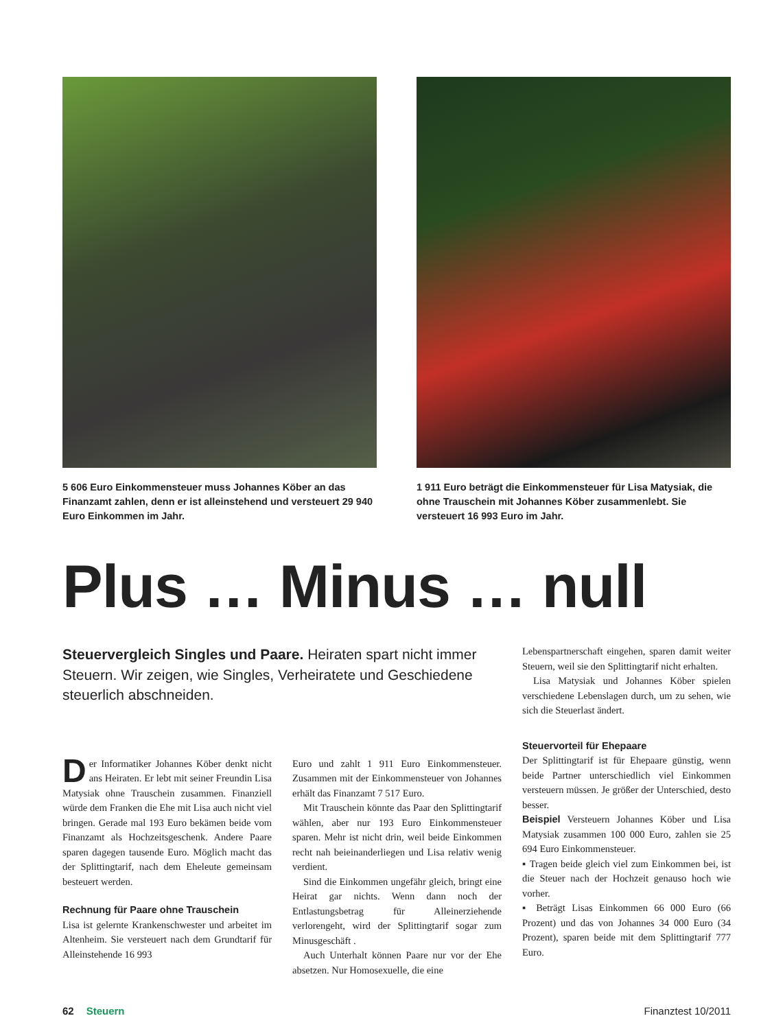5 606 Euro Einkommensteuer muss Johannes Köber an das Finanzamt zahlen, denn er ist alleinstehend und versteuert 29 940 Euro Einkommen im Jahr.
1 911 Euro beträgt die Einkommensteuer für Lisa Matysiak, die ohne Trauschein mit Johannes Köber zusammenlebt. Sie versteuert 16 993 Euro im Jahr.
Plus … Minus … null
Steuervergleich Singles und Paare. Heiraten spart nicht immer Steuern. Wir zeigen, wie Singles, Verheiratete und Geschiedene steuerlich abschneiden.
Der Informatiker Johannes Köber denkt nicht ans Heiraten. Er lebt mit seiner Freundin Lisa Matysiak ohne Trauschein zusammen. Finanziell würde dem Franken die Ehe mit Lisa auch nicht viel bringen. Gerade mal 193 Euro bekämen beide vom Finanzamt als Hochzeitsgeschenk. Andere Paare sparen dagegen tausende Euro. Möglich macht das der Splittingtarif, nach dem Eheleute gemeinsam besteuert werden.
Rechnung für Paare ohne Trauschein
Lisa ist gelernte Krankenschwester und arbeitet im Altenheim. Sie versteuert nach dem Grundtarif für Alleinstehende 16 993
Euro und zahlt 1 911 Euro Einkommensteuer. Zusammen mit der Einkommensteuer von Johannes erhält das Finanzamt 7 517 Euro.
Mit Trauschein könnte das Paar den Splittingtarif wählen, aber nur 193 Euro Einkommensteuer sparen. Mehr ist nicht drin, weil beide Einkommen recht nah beieinanderliegen und Lisa relativ wenig verdient.
Sind die Einkommen ungefähr gleich, bringt eine Heirat gar nichts. Wenn dann noch der Entlastungsbetrag für Alleinerziehende verlorengeht, wird der Splittingtarif sogar zum Minusgeschäft .
Auch Unterhalt können Paare nur vor der Ehe absetzen. Nur Homosexuelle, die eine
Lebenspartnerschaft eingehen, sparen damit weiter Steuern, weil sie den Splittingtarif nicht erhalten.
Lisa Matysiak und Johannes Köber spielen verschiedene Lebenslagen durch, um zu sehen, wie sich die Steuerlast ändert.
Steuervorteil für Ehepaare
Der Splittingtarif ist für Ehepaare günstig, wenn beide Partner unterschiedlich viel Einkommen versteuern müssen. Je größer der Unterschied, desto besser.
Beispiel Versteuern Johannes Köber und Lisa Matysiak zusammen 100 000 Euro, zahlen sie 25 694 Euro Einkommensteuer.
▪ Tragen beide gleich viel zum Einkommen bei, ist die Steuer nach der Hochzeit genauso hoch wie vorher.
▪ Beträgt Lisas Einkommen 66 000 Euro (66 Prozent) und das von Johannes 34 000 Euro (34 Prozent), sparen beide mit dem Splittingtarif 777 Euro.
62 Steuern Finanztest 10/2011